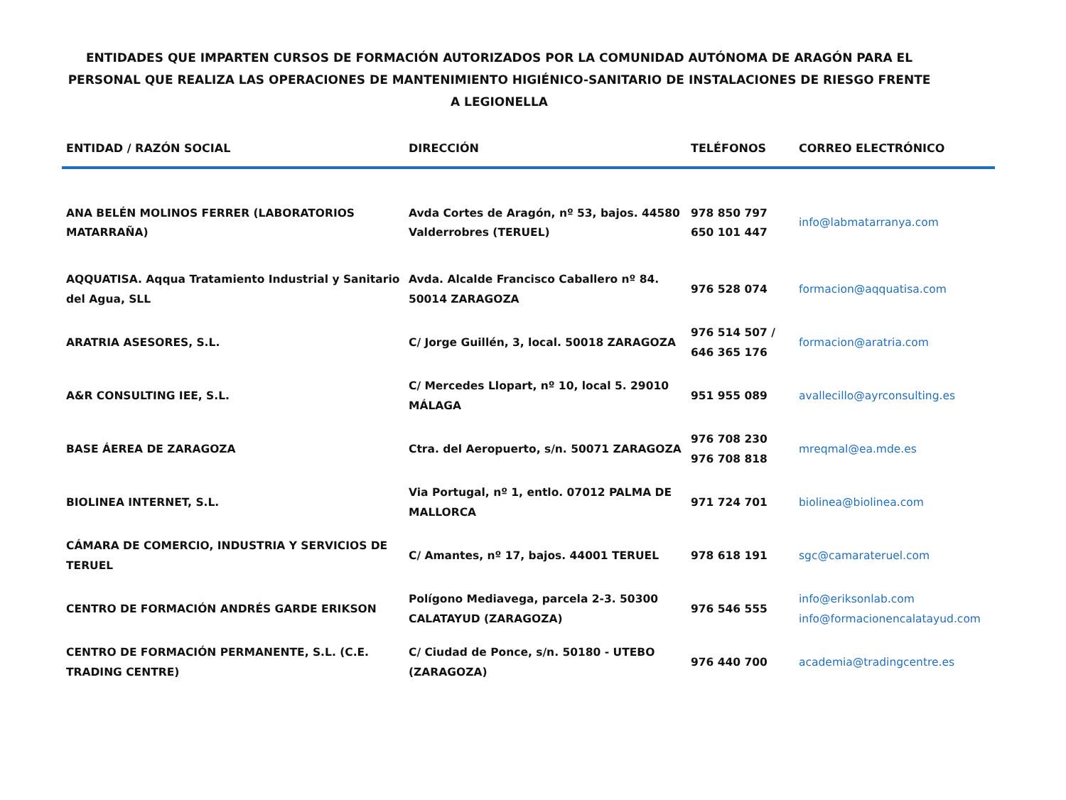ENTIDADES QUE IMPARTEN CURSOS DE FORMACIÓN AUTORIZADOS POR LA COMUNIDAD AUTÓNOMA DE ARAGÓN PARA EL PERSONAL QUE REALIZA LAS OPERACIONES DE MANTENIMIENTO HIGIÉNICO-SANITARIO DE INSTALACIONES DE RIESGO FRENTE A LEGIONELLA
| ENTIDAD / RAZÓN SOCIAL | DIRECCIÓN | TELÉFONOS | CORREO ELECTRÓNICO |
| --- | --- | --- | --- |
| ANA BELÉN MOLINOS FERRER (LABORATORIOS MATARRAÑA) | Avda Cortes de Aragón, nº 53, bajos. 44580 Valderrobres (TERUEL) | 978 850 797 650 101 447 | info@labmatarranya.com |
| AQQUATISA. Aqqua Tratamiento Industrial y Sanitario del Agua, SLL | Avda. Alcalde Francisco Caballero nº 84. 50014 ZARAGOZA | 976 528 074 | formacion@aqquatisa.com |
| ARATRIA ASESORES, S.L. | C/ Jorge Guillén, 3, local. 50018 ZARAGOZA | 976 514 507 / 646 365 176 | formacion@aratria.com |
| A&R CONSULTING IEE, S.L. | C/ Mercedes Llopart, nº 10, local 5. 29010 MÁLAGA | 951 955 089 | avallecillo@ayrconsulting.es |
| BASE ÁEREA DE ZARAGOZA | Ctra. del Aeropuerto, s/n. 50071 ZARAGOZA | 976 708 230 976 708 818 | mreqmal@ea.mde.es |
| BIOLINEA INTERNET, S.L. | Via Portugal, nº 1, entlo. 07012 PALMA DE MALLORCA | 971 724 701 | biolinea@biolinea.com |
| CÁMARA DE COMERCIO, INDUSTRIA Y SERVICIOS DE TERUEL | C/ Amantes, nº 17, bajos. 44001 TERUEL | 978 618 191 | sgc@camarateruel.com |
| CENTRO DE FORMACIÓN ANDRÉS GARDE ERIKSON | Polígono Mediavega, parcela 2-3. 50300 CALATAYUD (ZARAGOZA) | 976 546 555 | info@eriksonlab.com info@formacionencalatayud.com |
| CENTRO DE FORMACIÓN PERMANENTE, S.L. (C.E. TRADING CENTRE) | C/ Ciudad de Ponce, s/n. 50180 - UTEBO (ZARAGOZA) | 976 440 700 | academia@tradingcentre.es |